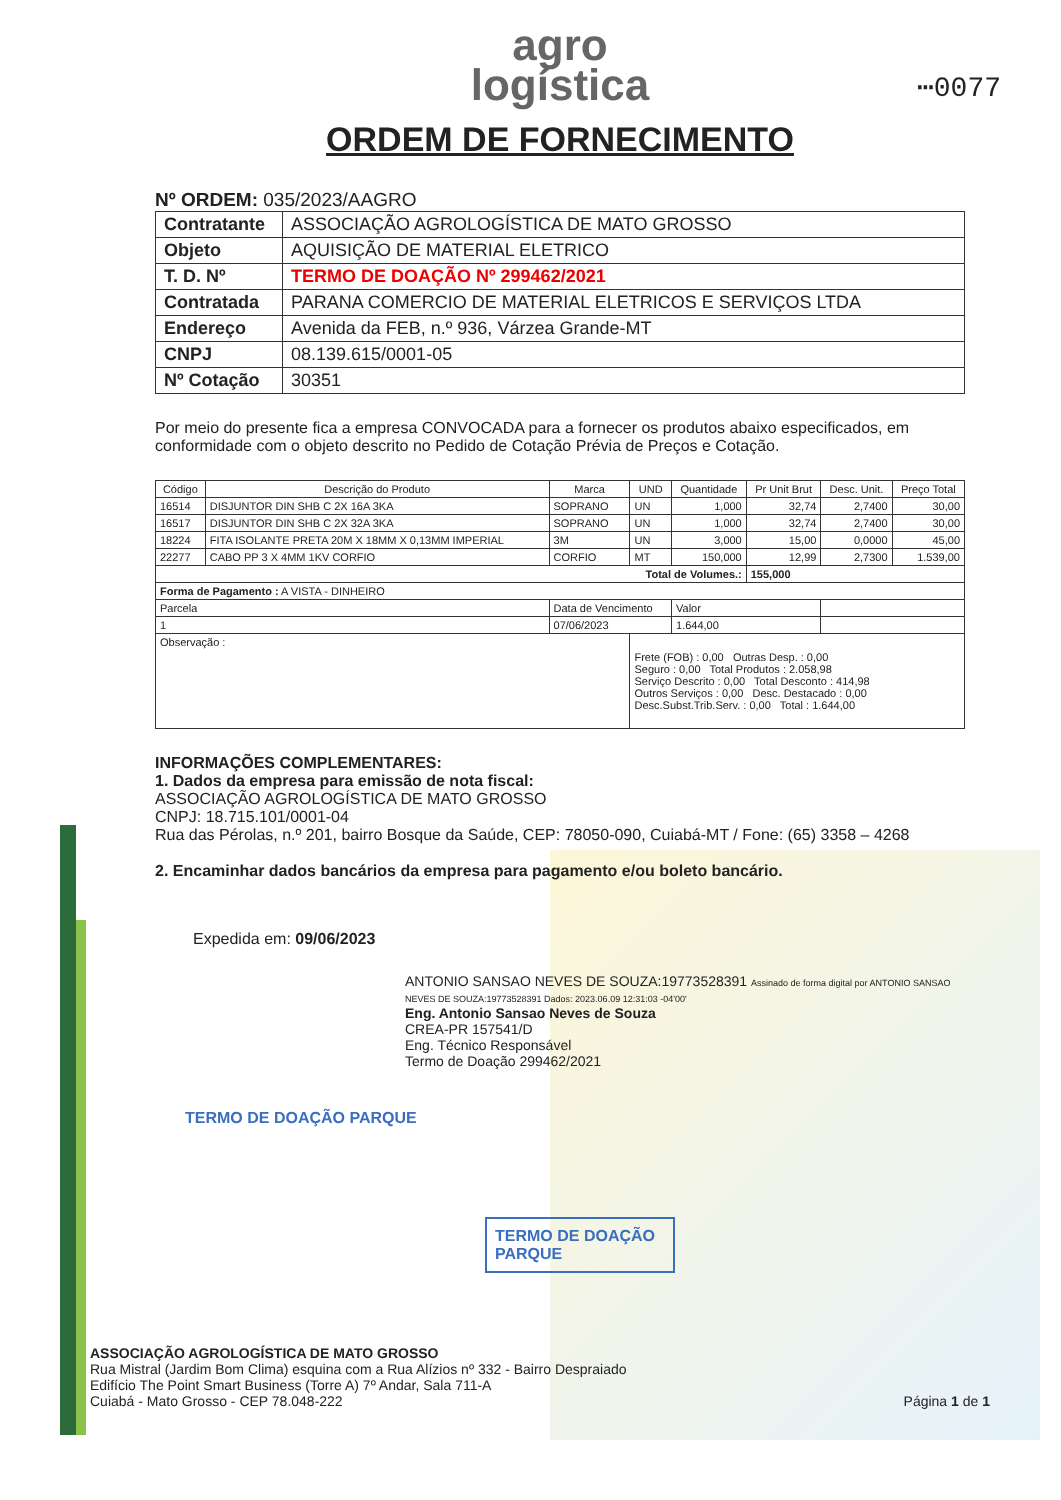⋯0077
agro
logística
ORDEM DE FORNECIMENTO
Nº ORDEM: 035/2023/AAGRO
| Contratante | ASSOCIAÇÃO AGROLOGÍSTICA DE MATO GROSSO |
| Objeto | AQUISIÇÃO DE MATERIAL ELETRICO |
| T. D. Nº | TERMO DE DOAÇÃO Nº 299462/2021 |
| Contratada | PARANA COMERCIO DE MATERIAL ELETRICOS E SERVIÇOS LTDA |
| Endereço | Avenida da FEB, n.º 936, Várzea Grande-MT |
| CNPJ | 08.139.615/0001-05 |
| Nº Cotação | 30351 |
Por meio do presente fica a empresa CONVOCADA para a fornecer os produtos abaixo especificados, em conformidade com o objeto descrito no Pedido de Cotação Prévia de Preços e Cotação.
| Código | Descrição do Produto | Marca | UND | Quantidade | Pr Unit Brut | Desc. Unit. | Preço Total |
| --- | --- | --- | --- | --- | --- | --- | --- |
| 16514 | DISJUNTOR DIN SHB C 2X 16A 3KA | SOPRANO | UN | 1,000 | 32,74 | 2,7400 | 30,00 |
| 16517 | DISJUNTOR DIN SHB C 2X 32A 3KA | SOPRANO | UN | 1,000 | 32,74 | 2,7400 | 30,00 |
| 18224 | FITA ISOLANTE PRETA 20M X 18MM X 0,13MM IMPERIAL | 3M | UN | 3,000 | 15,00 | 0,0000 | 45,00 |
| 22277 | CABO PP 3 X 4MM 1KV CORFIO | CORFIO | MT | 150,000 | 12,99 | 2,7300 | 1.539,00 |
| Total de Volumes.: | | | | | 155,000 | | |
| Forma de Pagamento : A VISTA - DINHEIRO | | | | | | | |
| Parcela | | Data de Vencimento | | Valor | | | |
| 1 | | 07/06/2023 | | 1.644,00 | | | |
| Observação : | | | Frete (FOB) : 0,00 Outras Desp. : 0,00 Seguro : 0,00 Total Produtos : 2.058,98 Serviço Descrito : 0,00 Total Desconto : 414,98 Outros Serviços : 0,00 Desc. Destacado : 0,00 Desc.Subst.Trib.Serv. : 0,00 Total : 1.644,00 | | | | |
INFORMAÇÕES COMPLEMENTARES:
1. Dados da empresa para emissão de nota fiscal:
ASSOCIAÇÃO AGROLOGÍSTICA DE MATO GROSSO
CNPJ: 18.715.101/0001-04
Rua das Pérolas, n.º 201, bairro Bosque da Saúde, CEP: 78050-090, Cuiabá-MT / Fone: (65) 3358 – 4268
2. Encaminhar dados bancários da empresa para pagamento e/ou boleto bancário.
Expedida em: 09/06/2023
ANTONIO SANSAO NEVES DE SOUZA:19773528391 Assinado de forma digital por ANTONIO SANSAO NEVES DE SOUZA:19773528391 Dados: 2023.06.09 12:31:03 -04'00'
Eng. Antonio Sansao Neves de Souza
CREA-PR 157541/D
Eng. Técnico Responsável
Termo de Doação 299462/2021
TERMO DE DOAÇÃO PARQUE
TERMO DE DOAÇÃO PARQUE
ASSOCIAÇÃO AGROLOGÍSTICA DE MATO GROSSO
Rua Mistral (Jardim Bom Clima) esquina com a Rua Alízios nº 332 - Bairro Despraiado
Edifício The Point Smart Business (Torre A) 7º Andar, Sala 711-A
Cuiabá - Mato Grosso - CEP 78.048-222 Página 1 de 1